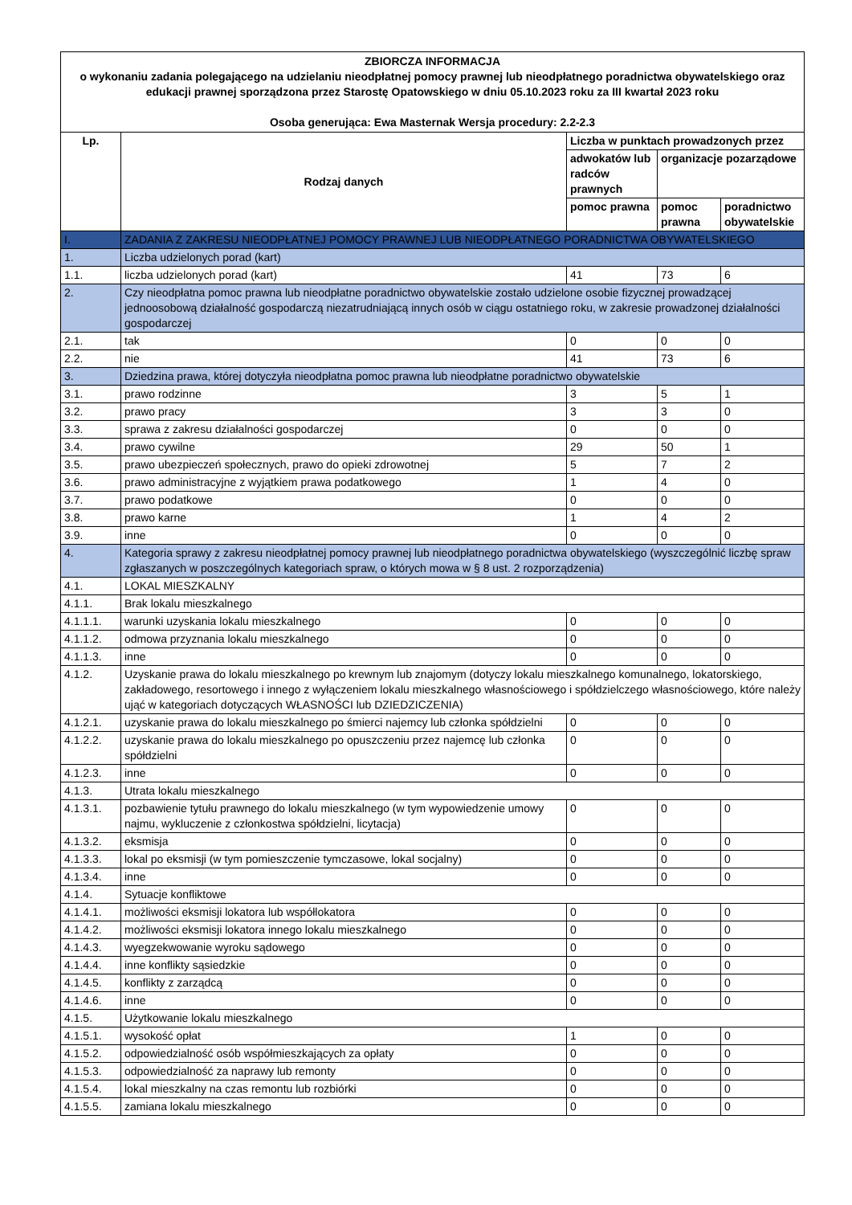| ZBIORCZA INFORMACJA o wykonaniu zadania polegającego na udzielaniu nieodpłatnej pomocy prawnej lub nieodpłatnego poradnictwa obywatelskiego oraz edukacji prawnej sporządzona przez Starostę Opatowskiego w dniu 05.10.2023 roku za III kwartał 2023 roku Osoba generująca: Ewa Masternak Wersja procedury: 2.2-2.3 | | | | |
| Lp. | Rodzaj danych | Liczba w punktach prowadzonych przez | | |
| | | adwokatów lub radców prawnych | organizacje pozarządowe | |
| | | pomoc prawna | pomoc prawna | poradnictwo obywatelskie |
| I. | ZADANIA Z ZAKRESU NIEODPŁATNEJ POMOCY PRAWNEJ LUB NIEODPŁATNEGO PORADNICTWA OBYWATELSKIEGO | | | |
| 1. | Liczba udzielonych porad (kart) | | | |
| 1.1. | liczba udzielonych porad (kart) | 41 | 73 | 6 |
| 2. | Czy nieodpłatna pomoc prawna lub nieodpłatne poradnictwo obywatelskie zostało udzielone osobie fizycznej prowadzącej jednoosobową działalność gospodarczą niezatrudniającą innych osób w ciągu ostatniego roku, w zakresie prowadzonej działalności gospodarczej | | | |
| 2.1. | tak | 0 | 0 | 0 |
| 2.2. | nie | 41 | 73 | 6 |
| 3. | Dziedzina prawa, której dotyczyła nieodpłatna pomoc prawna lub nieodpłatne poradnictwo obywatelskie | | | |
| 3.1. | prawo rodzinne | 3 | 5 | 1 |
| 3.2. | prawo pracy | 3 | 3 | 0 |
| 3.3. | sprawa z zakresu działalności gospodarczej | 0 | 0 | 0 |
| 3.4. | prawo cywilne | 29 | 50 | 1 |
| 3.5. | prawo ubezpieczeń społecznych, prawo do opieki zdrowotnej | 5 | 7 | 2 |
| 3.6. | prawo administracyjne z wyjątkiem prawa podatkowego | 1 | 4 | 0 |
| 3.7. | prawo podatkowe | 0 | 0 | 0 |
| 3.8. | prawo karne | 1 | 4 | 2 |
| 3.9. | inne | 0 | 0 | 0 |
| 4. | Kategoria sprawy z zakresu nieodpłatnej pomocy prawnej lub nieodpłatnego poradnictwa obywatelskiego (wyszczególnić liczbę spraw zgłaszanych w poszczególnych kategoriach spraw, o których mowa w § 8 ust. 2 rozporządzenia) | | | |
| 4.1. | LOKAL MIESZKALNY | | | |
| 4.1.1. | Brak lokalu mieszkalnego | | | |
| 4.1.1.1. | warunki uzyskania lokalu mieszkalnego | 0 | 0 | 0 |
| 4.1.1.2. | odmowa przyznania lokalu mieszkalnego | 0 | 0 | 0 |
| 4.1.1.3. | inne | 0 | 0 | 0 |
| 4.1.2. | Uzyskanie prawa do lokalu mieszkalnego po krewnym lub znajomym (dotyczy lokalu mieszkalnego komunalnego, lokatorskiego, zakładowego, resortowego i innego z wyłączeniem lokalu mieszkalnego własnościowego i spółdzielczego własnościowego, które należy ująć w kategoriach dotyczących WŁASNOŚCI lub DZIEDZICZENIA) | | | |
| 4.1.2.1. | uzyskanie prawa do lokalu mieszkalnego po śmierci najemcy lub członka spółdzielni | 0 | 0 | 0 |
| 4.1.2.2. | uzyskanie prawa do lokalu mieszkalnego po opuszczeniu przez najemcę lub członka spółdzielni | 0 | 0 | 0 |
| 4.1.2.3. | inne | 0 | 0 | 0 |
| 4.1.3. | Utrata lokalu mieszkalnego | | | |
| 4.1.3.1. | pozbawienie tytułu prawnego do lokalu mieszkalnego (w tym wypowiedzenie umowy najmu, wykluczenie z członkostwa spółdzielni, licytacja) | 0 | 0 | 0 |
| 4.1.3.2. | eksmisja | 0 | 0 | 0 |
| 4.1.3.3. | lokal po eksmisji (w tym pomieszczenie tymczasowe, lokal socjalny) | 0 | 0 | 0 |
| 4.1.3.4. | inne | 0 | 0 | 0 |
| 4.1.4. | Sytuacje konfliktowe | | | |
| 4.1.4.1. | możliwości eksmisji lokatora lub współlokatora | 0 | 0 | 0 |
| 4.1.4.2. | możliwości eksmisji lokatora innego lokalu mieszkalnego | 0 | 0 | 0 |
| 4.1.4.3. | wyegzekwowanie wyroku sądowego | 0 | 0 | 0 |
| 4.1.4.4. | inne konflikty sąsiedzkie | 0 | 0 | 0 |
| 4.1.4.5. | konflikty z zarządcą | 0 | 0 | 0 |
| 4.1.4.6. | inne | 0 | 0 | 0 |
| 4.1.5. | Użytkowanie lokalu mieszkalnego | | | |
| 4.1.5.1. | wysokość opłat | 1 | 0 | 0 |
| 4.1.5.2. | odpowiedzialność osób współmieszkających za opłaty | 0 | 0 | 0 |
| 4.1.5.3. | odpowiedzialność za naprawy lub remonty | 0 | 0 | 0 |
| 4.1.5.4. | lokal mieszkalny na czas remontu lub rozbiórki | 0 | 0 | 0 |
| 4.1.5.5. | zamiana lokalu mieszkalnego | 0 | 0 | 0 |